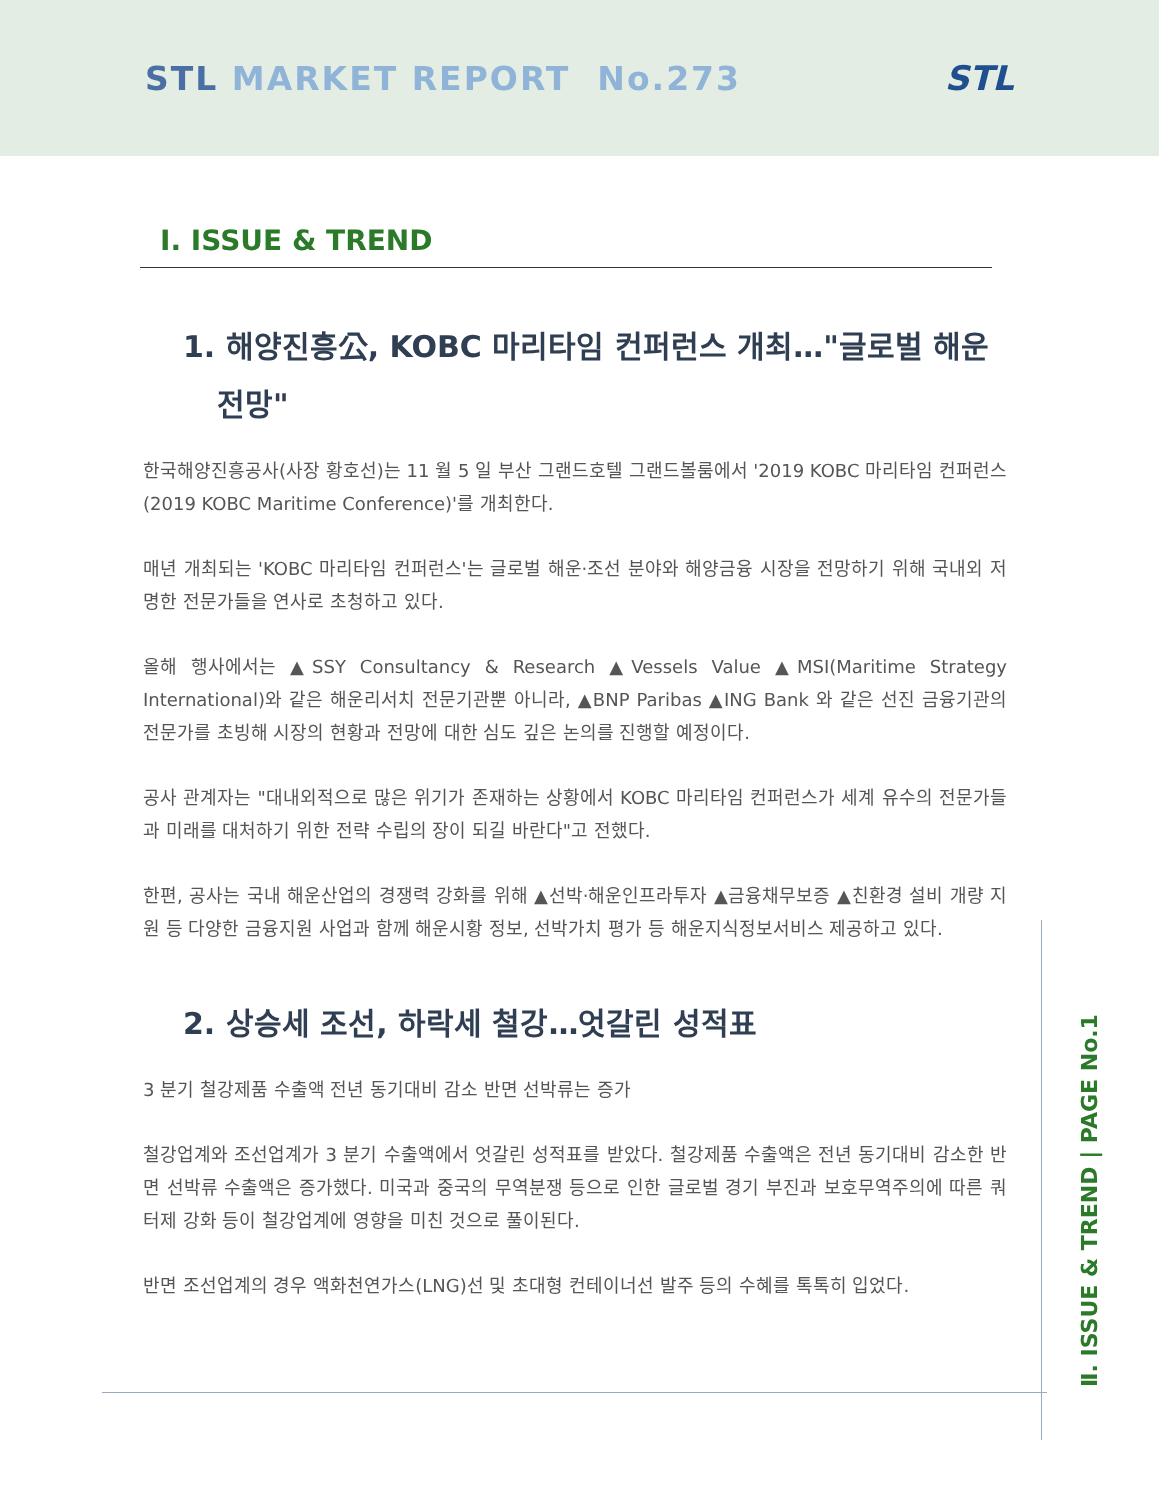STL MARKET REPORT No.273 STL
Ⅰ. ISSUE & TREND
1. 해양진흥公, KOBC 마리타임 컨퍼런스 개최…"글로벌 해운 전망"
한국해양진흥공사(사장 황호선)는 11 월 5 일 부산 그랜드호텔 그랜드볼룸에서 '2019 KOBC 마리타임 컨퍼런스(2019 KOBC Maritime Conference)'를 개최한다.
매년 개최되는 'KOBC 마리타임 컨퍼런스'는 글로벌 해운·조선 분야와 해양금융 시장을 전망하기 위해 국내외 저명한 전문가들을 연사로 초청하고 있다.
올해 행사에서는 ▲SSY Consultancy & Research ▲Vessels Value ▲MSI(Maritime Strategy International)와 같은 해운리서치 전문기관뿐 아니라, ▲BNP Paribas ▲ING Bank 와 같은 선진 금융기관의 전문가를 초빙해 시장의 현황과 전망에 대한 심도 깊은 논의를 진행할 예정이다.
공사 관계자는 "대내외적으로 많은 위기가 존재하는 상황에서 KOBC 마리타임 컨퍼런스가 세계 유수의 전문가들과 미래를 대처하기 위한 전략 수립의 장이 되길 바란다"고 전했다.
한편, 공사는 국내 해운산업의 경쟁력 강화를 위해 ▲선박·해운인프라투자 ▲금융채무보증 ▲친환경 설비 개량 지원 등 다양한 금융지원 사업과 함께 해운시황 정보, 선박가치 평가 등 해운지식정보서비스 제공하고 있다.
2. 상승세 조선, 하락세 철강…엇갈린 성적표
3 분기 철강제품 수출액 전년 동기대비 감소 반면 선박류는 증가
철강업계와 조선업계가 3 분기 수출액에서 엇갈린 성적표를 받았다. 철강제품 수출액은 전년 동기대비 감소한 반면 선박류 수출액은 증가했다. 미국과 중국의 무역분쟁 등으로 인한 글로벌 경기 부진과 보호무역주의에 따른 쿼터제 강화 등이 철강업계에 영향을 미친 것으로 풀이된다.
반면 조선업계의 경우 액화천연가스(LNG)선 및 초대형 컨테이너선 발주 등의 수혜를 톡톡히 입었다.
Ⅱ. ISSUE & TREND | PAGE No.1